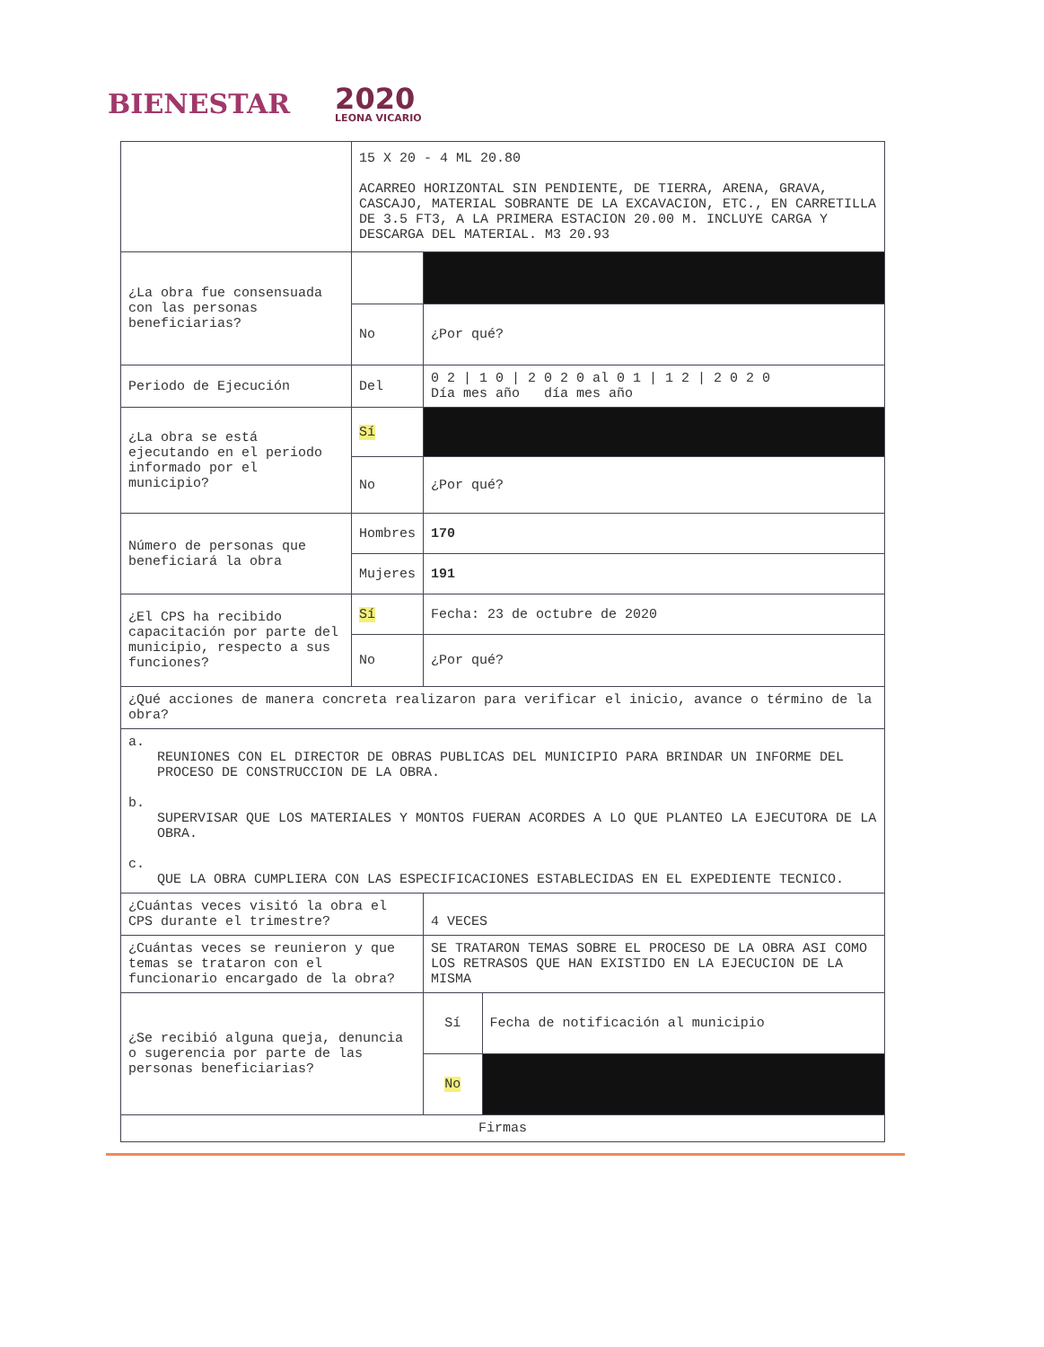BIENESTAR
2020
LEONA VICARIO
| | 15 X 20 - 4 ML 20.80 ACARREO HORIZONTAL SIN PENDIENTE, DE TIERRA, ARENA, GRAVA, CASCAJO, MATERIAL SOBRANTE DE LA EXCAVACION, ETC., EN CARRETILLA DE 3.5 FT3, A LA PRIMERA ESTACION 20.00 M. INCLUYE CARGA Y DESCARGA DEL MATERIAL. M3 20.93 | | |
| ¿La obra fue consensuada con las personas beneficiarias? | | | |
| | No | ¿Por qué? | |
| Periodo de Ejecución | Del | 0 2 / 1 0 / 2 0 2 0 al 0 1 / 1 2 / 2 0 2 0 Día mes año día mes año | |
| ¿La obra se está ejecutando en el periodo informado por el municipio? | Sí | | |
| | No | ¿Por qué? | |
| Número de personas que beneficiará la obra | Hombres | 170 | |
| | Mujeres | 191 | |
| ¿El CPS ha recibido capacitación por parte del municipio, respecto a sus funciones? | Sí | Fecha: 23 de octubre de 2020 | |
| | No | ¿Por qué? | |
| ¿Qué acciones de manera concreta realizaron para verificar el inicio, avance o término de la obra? | | | |
| a. REUNIONES CON EL DIRECTOR DE OBRAS PUBLICAS DEL MUNICIPIO PARA BRINDAR UN INFORME DEL PROCESO DE CONSTRUCCION DE LA OBRA. b. SUPERVISAR QUE LOS MATERIALES Y MONTOS FUERAN ACORDES A LO QUE PLANTEO LA EJECUTORA DE LA OBRA. c. QUE LA OBRA CUMPLIERA CON LAS ESPECIFICACIONES ESTABLECIDAS EN EL EXPEDIENTE TECNICO. | | | |
| ¿Cuántas veces visitó la obra el CPS durante el trimestre? | | 4 VECES | |
| ¿Cuántas veces se reunieron y que temas se trataron con el funcionario encargado de la obra? | | SE TRATARON TEMAS SOBRE EL PROCESO DE LA OBRA ASI COMO LOS RETRASOS QUE HAN EXISTIDO EN LA EJECUCION DE LA MISMA | |
| ¿Se recibió alguna queja, denuncia o sugerencia por parte de las personas beneficiarias? | | Sí | Fecha de notificación al municipio |
| | | No | |
| Firmas | | | |